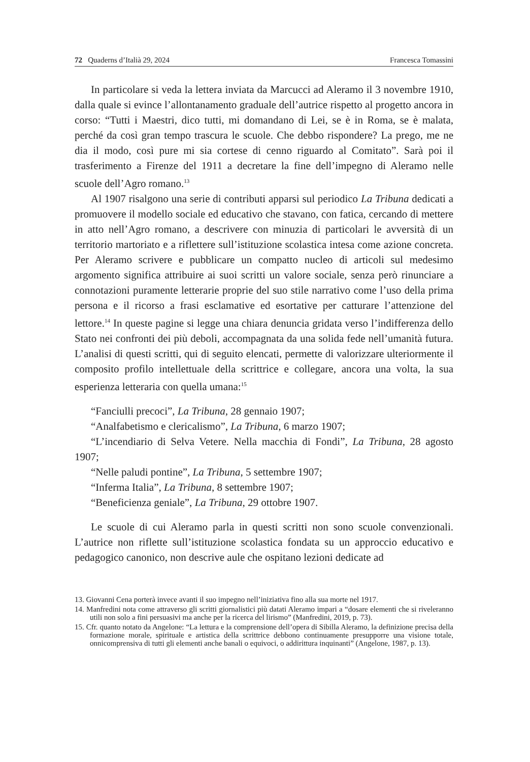72 Quaderns d’Italià 29, 2024 Francesca Tomassini
In particolare si veda la lettera inviata da Marcucci ad Aleramo il 3 novembre 1910, dalla quale si evince l’allontanamento graduale dell’autrice rispetto al progetto ancora in corso: “Tutti i Maestri, dico tutti, mi domandano di Lei, se è in Roma, se è malata, perché da così gran tempo trascura le scuole. Che debbo rispondere? La prego, me ne dia il modo, così pure mi sia cortese di cenno riguardo al Comitato”. Sarà poi il trasferimento a Firenze del 1911 a decretare la fine dell’impegno di Aleramo nelle scuole dell’Agro romano.<sup>13</sup>
Al 1907 risalgono una serie di contributi apparsi sul periodico La Tribuna dedicati a promuovere il modello sociale ed educativo che stavano, con fatica, cercando di mettere in atto nell’Agro romano, a descrivere con minuzia di particolari le avversità di un territorio martoriato e a riflettere sull’istituzione scolastica intesa come azione concreta. Per Aleramo scrivere e pubblicare un compatto nucleo di articoli sul medesimo argomento significa attribuire ai suoi scritti un valore sociale, senza però rinunciare a connotazioni puramente letterarie proprie del suo stile narrativo come l’uso della prima persona e il ricorso a frasi esclamative ed esortative per catturare l’attenzione del lettore.<sup>14</sup> In queste pagine si legge una chiara denuncia gridata verso l’indifferenza dello Stato nei confronti dei più deboli, accompagnata da una solida fede nell’umanità futura. L’analisi di questi scritti, qui di seguito elencati, permette di valorizzare ulteriormente il composito profilo intellettuale della scrittrice e collegare, ancora una volta, la sua esperienza letteraria con quella umana:<sup>15</sup>
“Fanciulli precoci”, La Tribuna, 28 gennaio 1907;
“Analfabetismo e clericalismo”, La Tribuna, 6 marzo 1907;
“L’incendiario di Selva Vetere. Nella macchia di Fondi”, La Tribuna, 28 agosto 1907;
“Nelle paludi pontine”, La Tribuna, 5 settembre 1907;
“Inferma Italia”, La Tribuna, 8 settembre 1907;
“Beneficienza geniale”, La Tribuna, 29 ottobre 1907.
Le scuole di cui Aleramo parla in questi scritti non sono scuole convenzionali. L’autrice non riflette sull’istituzione scolastica fondata su un approccio educativo e pedagogico canonico, non descrive aule che ospitano lezioni dedicate ad
13. Giovanni Cena porterà invece avanti il suo impegno nell’iniziativa fino alla sua morte nel 1917.
14. Manfredini nota come attraverso gli scritti giornalistici più datati Aleramo impari a “dosare elementi che si riveleranno utili non solo a fini persuasivi ma anche per la ricerca del lirismo” (Manfredini, 2019, p. 73).
15. Cfr. quanto notato da Angelone: “La lettura e la comprensione dell’opera di Sibilla Aleramo, la definizione precisa della formazione morale, spirituale e artistica della scrittrice debbono continuamente presupporre una visione totale, onnicomprensiva di tutti gli elementi anche banali o equivoci, o addirittura inquinanti” (Angelone, 1987, p. 13).